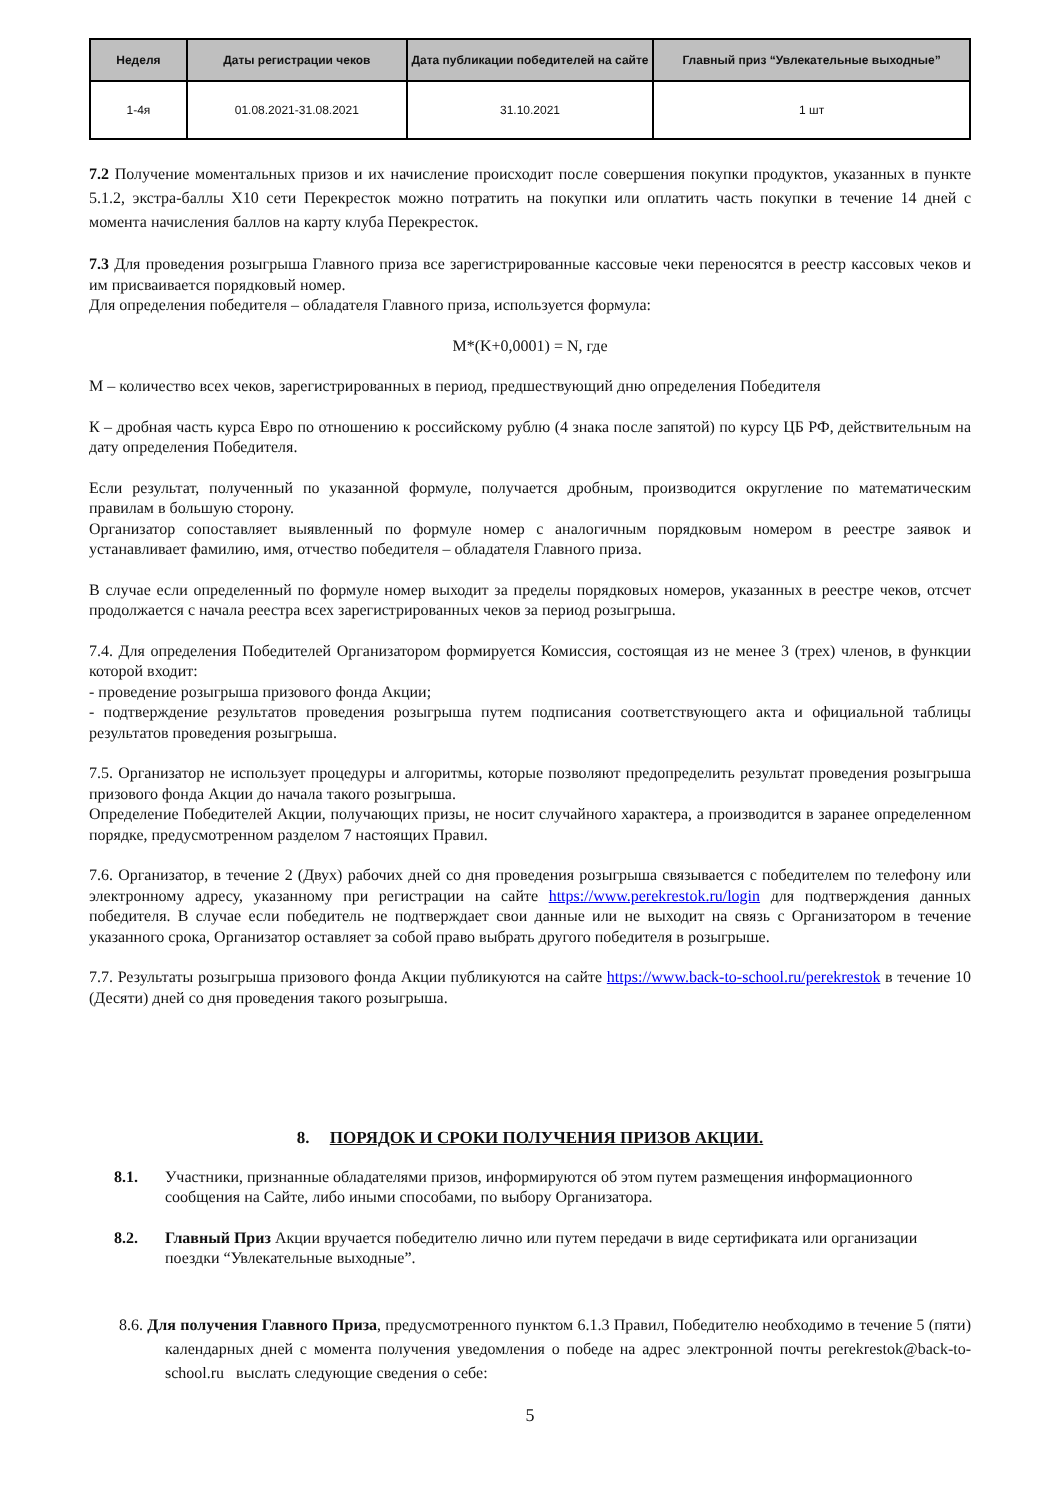| Неделя | Даты регистрации чеков | Дата публикации победителей на сайте | Главный приз “Увлекательные выходные” |
| --- | --- | --- | --- |
| 1-4я | 01.08.2021-31.08.2021 | 31.10.2021 | 1 шт |
7.2 Получение моментальных призов и их начисление происходит после совершения покупки продуктов, указанных в пункте 5.1.2, экстра-баллы Х10 сети Перекресток можно потратить на покупки или оплатить часть покупки в течение 14 дней с момента начисления баллов на карту клуба Перекресток.
7.3 Для проведения розыгрыша Главного приза все зарегистрированные кассовые чеки переносятся в реестр кассовых чеков и им присваивается порядковый номер.
Для определения победителя – обладателя Главного приза, используется формула:
M*(K+0,0001) = N, где
М – количество всех чеков, зарегистрированных в период, предшествующий дню определения Победителя
К – дробная часть курса Евро по отношению к российскому рублю (4 знака после запятой) по курсу ЦБ РФ, действительным на дату определения Победителя.
Если результат, полученный по указанной формуле, получается дробным, производится округление по математическим правилам в большую сторону.
Организатор сопоставляет выявленный по формуле номер с аналогичным порядковым номером в реестре заявок и устанавливает фамилию, имя, отчество победителя – обладателя Главного приза.
В случае если определенный по формуле номер выходит за пределы порядковых номеров, указанных в реестре чеков, отсчет продолжается с начала реестра всех зарегистрированных чеков за период розыгрыша.
7.4. Для определения Победителей Организатором формируется Комиссия, состоящая из не менее 3 (трех) членов, в функции которой входит:
- проведение розыгрыша призового фонда Акции;
- подтверждение результатов проведения розыгрыша путем подписания соответствующего акта и официальной таблицы результатов проведения розыгрыша.
7.5. Организатор не использует процедуры и алгоритмы, которые позволяют предопределить результат проведения розыгрыша призового фонда Акции до начала такого розыгрыша.
Определение Победителей Акции, получающих призы, не носит случайного характера, а производится в заранее определенном порядке, предусмотренном разделом 7 настоящих Правил.
7.6. Организатор, в течение 2 (Двух) рабочих дней со дня проведения розыгрыша связывается с победителем по телефону или электронному адресу, указанному при регистрации на сайте https://www.perekrestok.ru/login для подтверждения данных победителя. В случае если победитель не подтверждает свои данные или не выходит на связь с Организатором в течение указанного срока, Организатор оставляет за собой право выбрать другого победителя в розыгрыше.
7.7. Результаты розыгрыша призового фонда Акции публикуются на сайте https://www.back-to-school.ru/perekrestok в течение 10 (Десяти) дней со дня проведения такого розыгрыша.
8. ПОРЯДОК И СРОКИ ПОЛУЧЕНИЯ ПРИЗОВ АКЦИИ.
8.1. Участники, признанные обладателями призов, информируются об этом путем размещения информационного сообщения на Сайте, либо иными способами, по выбору Организатора.
8.2. Главный Приз Акции вручается победителю лично или путем передачи в виде сертификата или организации поездки “Увлекательные выходные”.
8.6. Для получения Главного Приза, предусмотренного пунктом 6.1.3 Правил, Победителю необходимо в течение 5 (пяти) календарных дней с момента получения уведомления о победе на адрес электронной почты perekrestok@back-to-school.ru выслать следующие сведения о себе:
5